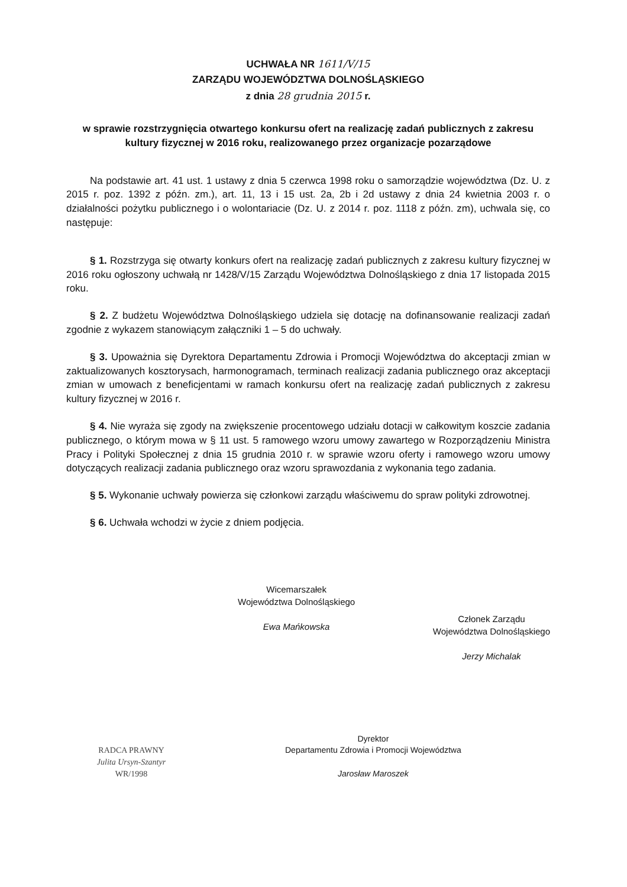UCHWAŁA NR 1611/V/15
ZARZĄDU WOJEWÓDZTWA DOLNOŚLĄSKIEGO
z dnia 28 grudnia 2015 r.
w sprawie rozstrzygnięcia otwartego konkursu ofert na realizację zadań publicznych z zakresu kultury fizycznej w 2016 roku, realizowanego przez organizacje pozarządowe
Na podstawie art. 41 ust. 1 ustawy z dnia 5 czerwca 1998 roku o samorządzie województwa (Dz. U. z 2015 r. poz. 1392 z późn. zm.), art. 11, 13 i 15 ust. 2a, 2b i 2d ustawy z dnia 24 kwietnia 2003 r. o działalności pożytku publicznego i o wolontariacie (Dz. U. z 2014 r. poz. 1118 z późn. zm), uchwala się, co następuje:
§ 1. Rozstrzyga się otwarty konkurs ofert na realizację zadań publicznych z zakresu kultury fizycznej w 2016 roku ogłoszony uchwałą nr 1428/V/15 Zarządu Województwa Dolnośląskiego z dnia 17 listopada 2015 roku.
§ 2. Z budżetu Województwa Dolnośląskiego udziela się dotację na dofinansowanie realizacji zadań zgodnie z wykazem stanowiącym załączniki 1 – 5 do uchwały.
§ 3. Upoważnia się Dyrektora Departamentu Zdrowia i Promocji Województwa do akceptacji zmian w zaktualizowanych kosztorysach, harmonogramach, terminach realizacji zadania publicznego oraz akceptacji zmian w umowach z beneficjentami w ramach konkursu ofert na realizację zadań publicznych z zakresu kultury fizycznej w 2016 r.
§ 4. Nie wyraża się zgody na zwiększenie procentowego udziału dotacji w całkowitym koszcie zadania publicznego, o którym mowa w § 11 ust. 5 ramowego wzoru umowy zawartego w Rozporządzeniu Ministra Pracy i Polityki Społecznej z dnia 15 grudnia 2010 r. w sprawie wzoru oferty i ramowego wzoru umowy dotyczących realizacji zadania publicznego oraz wzoru sprawozdania z wykonania tego zadania.
§ 5. Wykonanie uchwały powierza się członkowi zarządu właściwemu do spraw polityki zdrowotnej.
§ 6. Uchwała wchodzi w życie z dniem podjęcia.
Wicemarszałek
Województwa Dolnośląskiego
Ewa Mańkowska
Członek Zarządu
Województwa Dolnośląskiego
Jerzy Michalak
RADCA PRAWNY
Julita Ursyn-Szantyr
WR/1998
Dyrektor
Departamentu Zdrowia i Promocji Województwa
Jarosław Maroszek